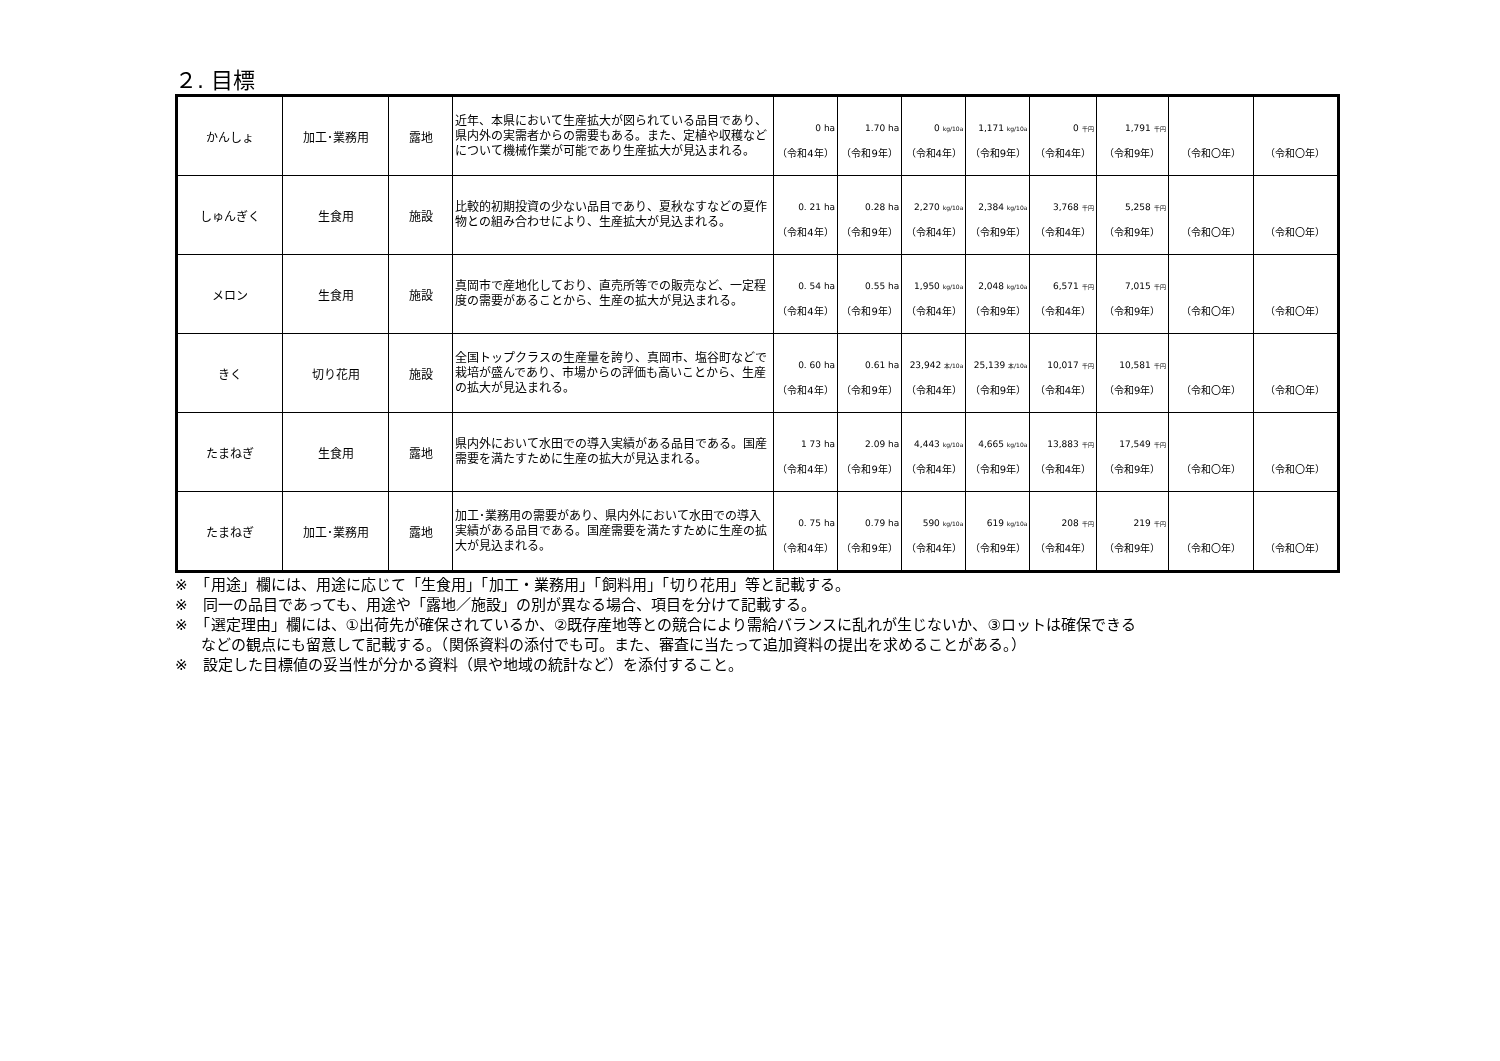２. 目標
| かんしょ | 加工･業務用 | 露地 | 近年、本県において生産拡大が図られている品目であり、県内外の実需者からの需要もある。また、定植や収穫などについて機械作業が可能であり生産拡大が見込まれる。 | 0 ha （令和4年） | 1.70 ha （令和9年） | 0 kg/10a （令和4年） | 1,171 kg/10a （令和9年） | 0 千円 （令和4年） | 1,791 千円 （令和9年） | （令和〇年） | （令和〇年） |
| しゅんぎく | 生食用 | 施設 | 比較的初期投資の少ない品目であり、夏秋なすなどの夏作物との組み合わせにより、生産拡大が見込まれる。 | 0. 21 ha （令和4年） | 0.28 ha （令和9年） | 2,270 kg/10a （令和4年） | 2,384 kg/10a （令和9年） | 3,768 千円 （令和4年） | 5,258 千円 （令和9年） | （令和〇年） | （令和〇年） |
| メロン | 生食用 | 施設 | 真岡市で産地化しており、直売所等での販売など、一定程度の需要があることから、生産の拡大が見込まれる。 | 0. 54 ha （令和4年） | 0.55 ha （令和9年） | 1,950 kg/10a （令和4年） | 2,048 kg/10a （令和9年） | 6,571 千円 （令和4年） | 7,015 千円 （令和9年） | （令和〇年） | （令和〇年） |
| きく | 切り花用 | 施設 | 全国トップクラスの生産量を誇り、真岡市、塩谷町などで栽培が盛んであり、市場からの評価も高いことから、生産の拡大が見込まれる。 | 0. 60 ha （令和4年） | 0.61 ha （令和9年） | 23,942 本/10a （令和4年） | 25,139 本/10a （令和9年） | 10,017 千円 （令和4年） | 10,581 千円 （令和9年） | （令和〇年） | （令和〇年） |
| たまねぎ | 生食用 | 露地 | 県内外において水田での導入実績がある品目である。国産需要を満たすために生産の拡大が見込まれる。 | 1 73 ha （令和4年） | 2.09 ha （令和9年） | 4,443 kg/10a （令和4年） | 4,665 kg/10a （令和9年） | 13,883 千円 （令和4年） | 17,549 千円 （令和9年） | （令和〇年） | （令和〇年） |
| たまねぎ | 加工･業務用 | 露地 | 加工･業務用の需要があり、県内外において水田での導入実績がある品目である。国産需要を満たすために生産の拡大が見込まれる。 | 0. 75 ha （令和4年） | 0.79 ha （令和9年） | 590 kg/10a （令和4年） | 619 kg/10a （令和9年） | 208 千円 （令和4年） | 219 千円 （令和9年） | （令和〇年） | （令和〇年） |
※　「用途」欄には、用途に応じて「生食用」「加工・業務用」「飼料用」「切り花用」等と記載する。
※　同一の品目であっても、用途や「露地／施設」の別が異なる場合、項目を分けて記載する。
※　「選定理由」欄には、①出荷先が確保されているか、②既存産地等との競合により需給バランスに乱れが生じないか、③ロットは確保できる
などの観点にも留意して記載する。（関係資料の添付でも可。また、審査に当たって追加資料の提出を求めることがある。）
※　設定した目標値の妥当性が分かる資料（県や地域の統計など）を添付すること。